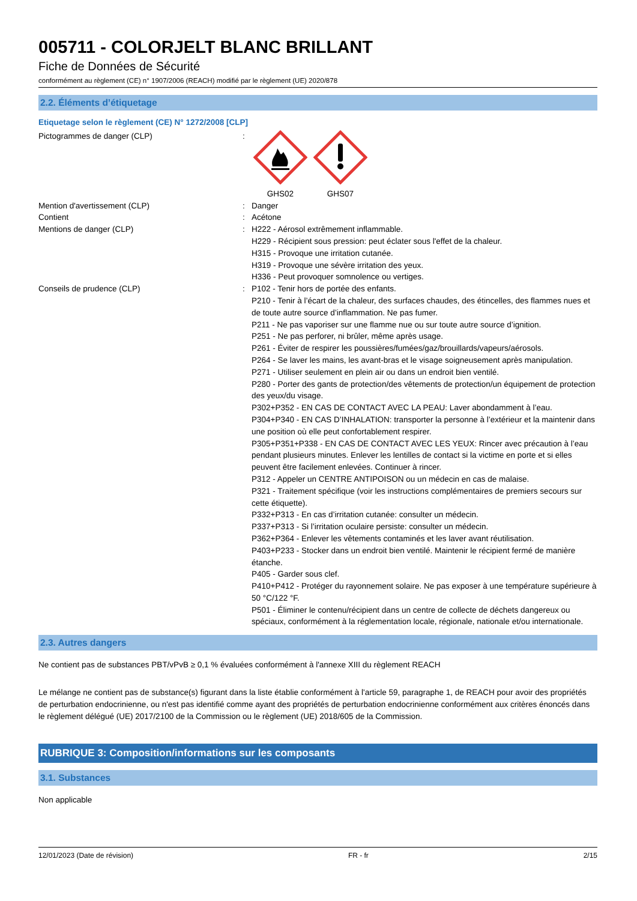005711 - COLORJELT BLANC BRILLANT
Fiche de Données de Sécurité
conformément au règlement (CE) n° 1907/2006 (REACH) modifié par le règlement (UE) 2020/878
2.2. Éléments d’étiquetage
Etiquetage selon le règlement (CE) N° 1272/2008 [CLP]
Pictogrammes de danger (CLP) :
GHS02
GHS07
Mention d'avertissement (CLP) : Danger
Contient : Acétone
Mentions de danger (CLP) : H222 - Aérosol extrêmement inflammable.
H229 - Récipient sous pression: peut éclater sous l'effet de la chaleur.
H315 - Provoque une irritation cutanée.
H319 - Provoque une sévère irritation des yeux.
H336 - Peut provoquer somnolence ou vertiges.
Conseils de prudence (CLP) : P102 - Tenir hors de portée des enfants.
P210 - Tenir à l’écart de la chaleur, des surfaces chaudes, des étincelles, des flammes nues et de toute autre source d’inflammation. Ne pas fumer.
P211 - Ne pas vaporiser sur une flamme nue ou sur toute autre source d’ignition.
P251 - Ne pas perforer, ni brûler, même après usage.
P261 - Éviter de respirer les poussières/fumées/gaz/brouillards/vapeurs/aérosols.
P264 - Se laver les mains, les avant-bras et le visage soigneusement après manipulation.
P271 - Utiliser seulement en plein air ou dans un endroit bien ventilé.
P280 - Porter des gants de protection/des vêtements de protection/un équipement de protection des yeux/du visage.
P302+P352 - EN CAS DE CONTACT AVEC LA PEAU: Laver abondamment à l’eau.
P304+P340 - EN CAS D’INHALATION: transporter la personne à l’extérieur et la maintenir dans une position où elle peut confortablement respirer.
P305+P351+P338 - EN CAS DE CONTACT AVEC LES YEUX: Rincer avec précaution à l’eau pendant plusieurs minutes. Enlever les lentilles de contact si la victime en porte et si elles peuvent être facilement enlevées. Continuer à rincer.
P312 - Appeler un CENTRE ANTIPOISON ou un médecin en cas de malaise.
P321 - Traitement spécifique (voir les instructions complémentaires de premiers secours sur cette étiquette).
P332+P313 - En cas d’irritation cutanée: consulter un médecin.
P337+P313 - Si l’irritation oculaire persiste: consulter un médecin.
P362+P364 - Enlever les vêtements contaminés et les laver avant réutilisation.
P403+P233 - Stocker dans un endroit bien ventilé. Maintenir le récipient fermé de manière étanche.
P405 - Garder sous clef.
P410+P412 - Protéger du rayonnement solaire. Ne pas exposer à une température supérieure à 50 °C/122 °F.
P501 - Éliminer le contenu/récipient dans un centre de collecte de déchets dangereux ou spéciaux, conformément à la réglementation locale, régionale, nationale et/ou internationale.
2.3. Autres dangers
Ne contient pas de substances PBT/vPvB ≥ 0,1 % évaluées conformément à l'annexe XIII du règlement REACH
Le mélange ne contient pas de substance(s) figurant dans la liste établie conformément à l'article 59, paragraphe 1, de REACH pour avoir des propriétés de perturbation endocrinienne, ou n'est pas identifié comme ayant des propriétés de perturbation endocrinienne conformément aux critères énoncés dans le règlement délégué (UE) 2017/2100 de la Commission ou le règlement (UE) 2018/605 de la Commission.
RUBRIQUE 3: Composition/informations sur les composants
3.1. Substances
Non applicable
12/01/2023 (Date de révision) FR - fr 2/15